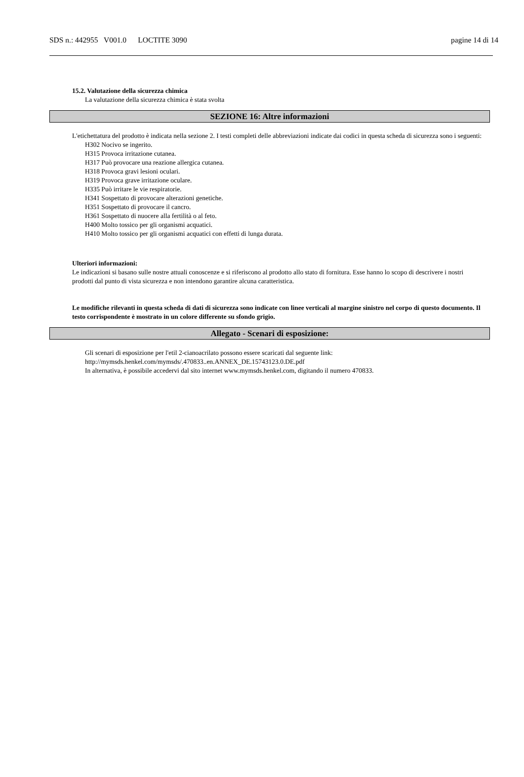SDS n.: 442955 V001.0 LOCTITE 3090 pagine 14 di 14
15.2. Valutazione della sicurezza chimica
La valutazione della sicurezza chimica è stata svolta
SEZIONE 16: Altre informazioni
L'etichettatura del prodotto è indicata nella sezione 2. I testi completi delle abbreviazioni indicate dai codici in questa scheda di sicurezza sono i seguenti:
H302 Nocivo se ingerito.
H315 Provoca irritazione cutanea.
H317 Può provocare una reazione allergica cutanea.
H318 Provoca gravi lesioni oculari.
H319 Provoca grave irritazione oculare.
H335 Può irritare le vie respiratorie.
H341 Sospettato di provocare alterazioni genetiche.
H351 Sospettato di provocare il cancro.
H361 Sospettato di nuocere alla fertilità o al feto.
H400 Molto tossico per gli organismi acquatici.
H410 Molto tossico per gli organismi acquatici con effetti di lunga durata.
Ulteriori informazioni:
Le indicazioni si basano sulle nostre attuali conoscenze e si riferiscono al prodotto allo stato di fornitura. Esse hanno lo scopo di descrivere i nostri prodotti dal punto di vista sicurezza e non intendono garantire alcuna caratteristica.
Le modifiche rilevanti in questa scheda di dati di sicurezza sono indicate con linee verticali al margine sinistro nel corpo di questo documento. Il testo corrispondente è mostrato in un colore differente su sfondo grigio.
Allegato - Scenari di esposizione:
Gli scenari di esposizione per l'etil 2-cianoacrilato possono essere scaricati dal seguente link:
http://mymsds.henkel.com/mymsds/.470833..en.ANNEX_DE.15743123.0.DE.pdf
In alternativa, è possibile accedervi dal sito internet www.mymsds.henkel.com, digitando il numero 470833.